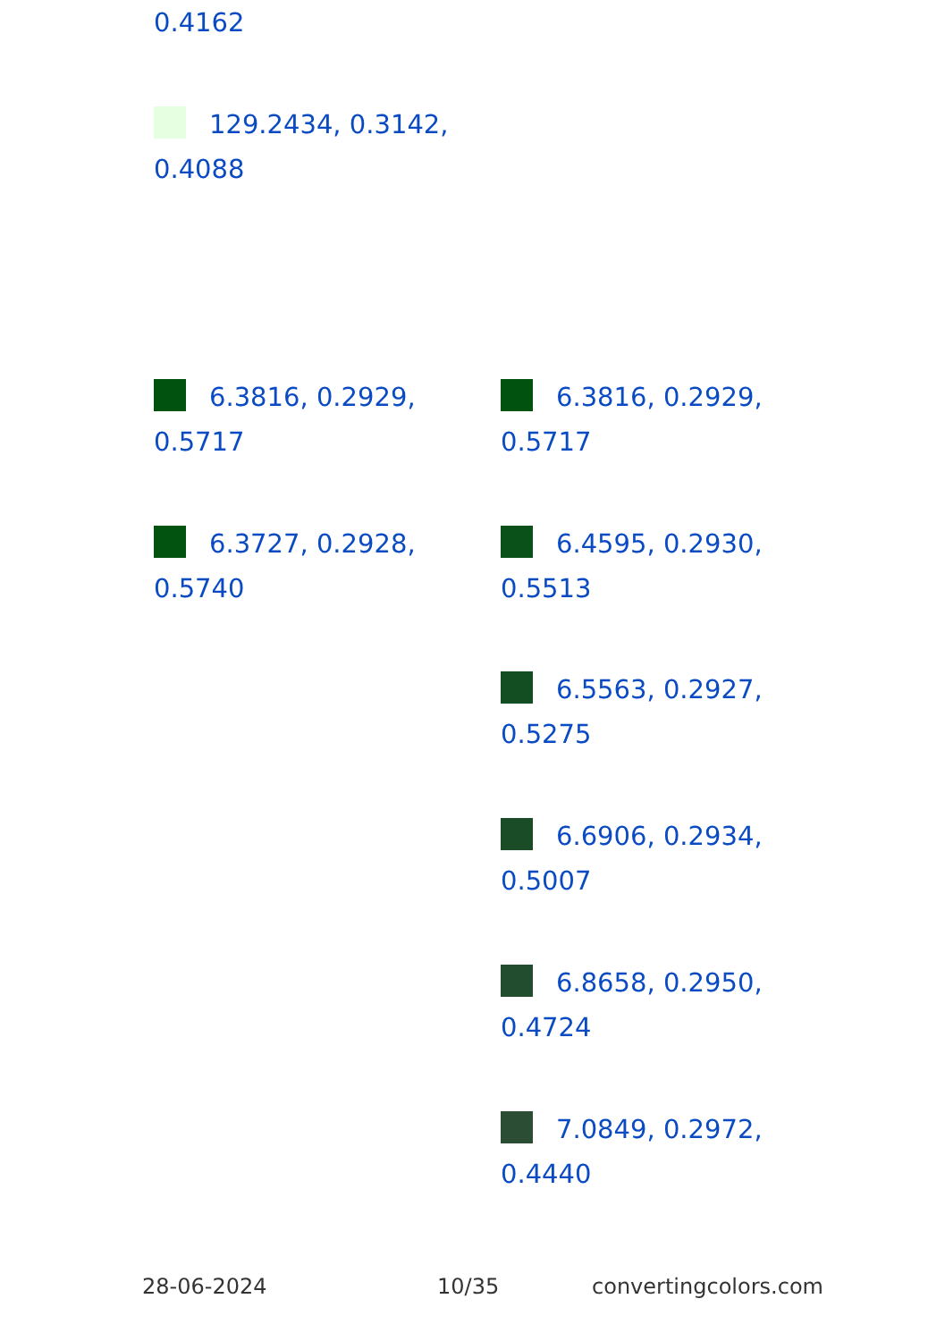0.4162
129.2434, 0.3142, 0.4088
6.3816, 0.2929, 0.5717
6.3727, 0.2928, 0.5740
6.3816, 0.2929, 0.5717
6.4595, 0.2930, 0.5513
6.5563, 0.2927, 0.5275
6.6906, 0.2934, 0.5007
6.8658, 0.2950, 0.4724
7.0849, 0.2972, 0.4440
28-06-2024 10/35 convertingcolors.com